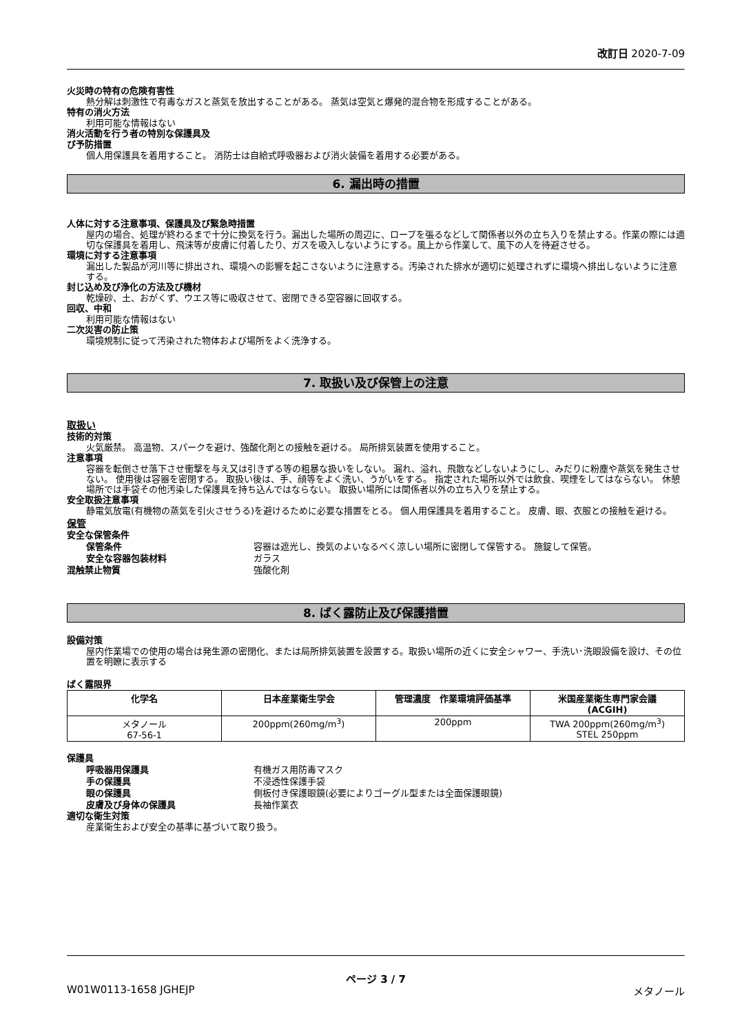改訂日 2020-7-09
火災時の特有の危険有害性
熱分解は刺激性で有毒なガスと蒸気を放出することがある。 蒸気は空気と爆発的混合物を形成することがある。
特有の消火方法
利用可能な情報はない
消火活動を行う者の特別な保護具及
び予防措置
個人用保護具を着用すること。 消防士は自給式呼吸器および消火装備を着用する必要がある。
6. 漏出時の措置
人体に対する注意事項、保護具及び緊急時措置
屋内の場合、処理が終わるまで十分に換気を行う。漏出した場所の周辺に、ロープを張るなどして関係者以外の立ち入りを禁止する。作業の際には適切な保護具を着用し、飛沫等が皮膚に付着したり、ガスを吸入しないようにする。風上から作業して、風下の人を待避させる。
環境に対する注意事項
漏出した製品が河川等に排出され、環境への影響を起こさないように注意する。汚染された排水が適切に処理されずに環境へ排出しないように注意する。
封じ込め及び浄化の方法及び機材
乾燥砂、土、おがくず、ウエス等に吸収させて、密閉できる空容器に回収する。
回収、中和
利用可能な情報はない
二次災害の防止策
環境規制に従って汚染された物体および場所をよく洗浄する。
7. 取扱い及び保管上の注意
取扱い
技術的対策
火気厳禁。 高温物、スパークを避け、強酸化剤との接触を避ける。 局所排気装置を使用すること。
注意事項
容器を転倒させ落下させ衝撃を与え又は引きずる等の粗暴な扱いをしない。 漏れ、溢れ、飛散などしないようにし、みだりに粉塵や蒸気を発生させない。 使用後は容器を密閉する。 取扱い後は、手、顔等をよく洗い、うがいをする。 指定された場所以外では飲食、喫煙をしてはならない。 休憩場所では手袋その他汚染した保護具を持ち込んではならない。 取扱い場所には関係者以外の立ち入りを禁止する。
安全取扱注意事項
静電気放電(有機物の蒸気を引火させうる)を避けるために必要な措置をとる。 個人用保護具を着用すること。 皮膚、眼、衣服との接触を避ける。
保管
安全な保管条件
保管条件 容器は遮光し、換気のよいなるべく涼しい場所に密閉して保管する。 施錠して保管。
安全な容器包装材料 ガラス
混触禁止物質 強酸化剤
8. ばく露防止及び保護措置
設備対策
屋内作業場での使用の場合は発生源の密閉化、または局所排気装置を設置する。取扱い場所の近くに安全シャワー、手洗い･洗眼設備を設け、その位置を明瞭に表示する
ばく露限界
| 化学名 | 日本産業衛生学会 | 管理濃度 作業環境評価基準 | 米国産業衛生専門家会議 (ACGIH) |
| --- | --- | --- | --- |
| メタノール 67-56-1 | 200ppm(260mg/m<sup>3</sup>) | 200ppm | TWA 200ppm(260mg/m<sup>3</sup>) STEL 250ppm |
保護具
呼吸器用保護具 有機ガス用防毒マスク
手の保護具 不浸透性保護手袋
眼の保護具 側板付き保護眼鏡(必要によりゴーグル型または全面保護眼鏡)
皮膚及び身体の保護具 長袖作業衣
適切な衛生対策
産業衛生および安全の基準に基づいて取り扱う。
ページ 3 / 7
W01W0113-1658 JGHEJP メタノール